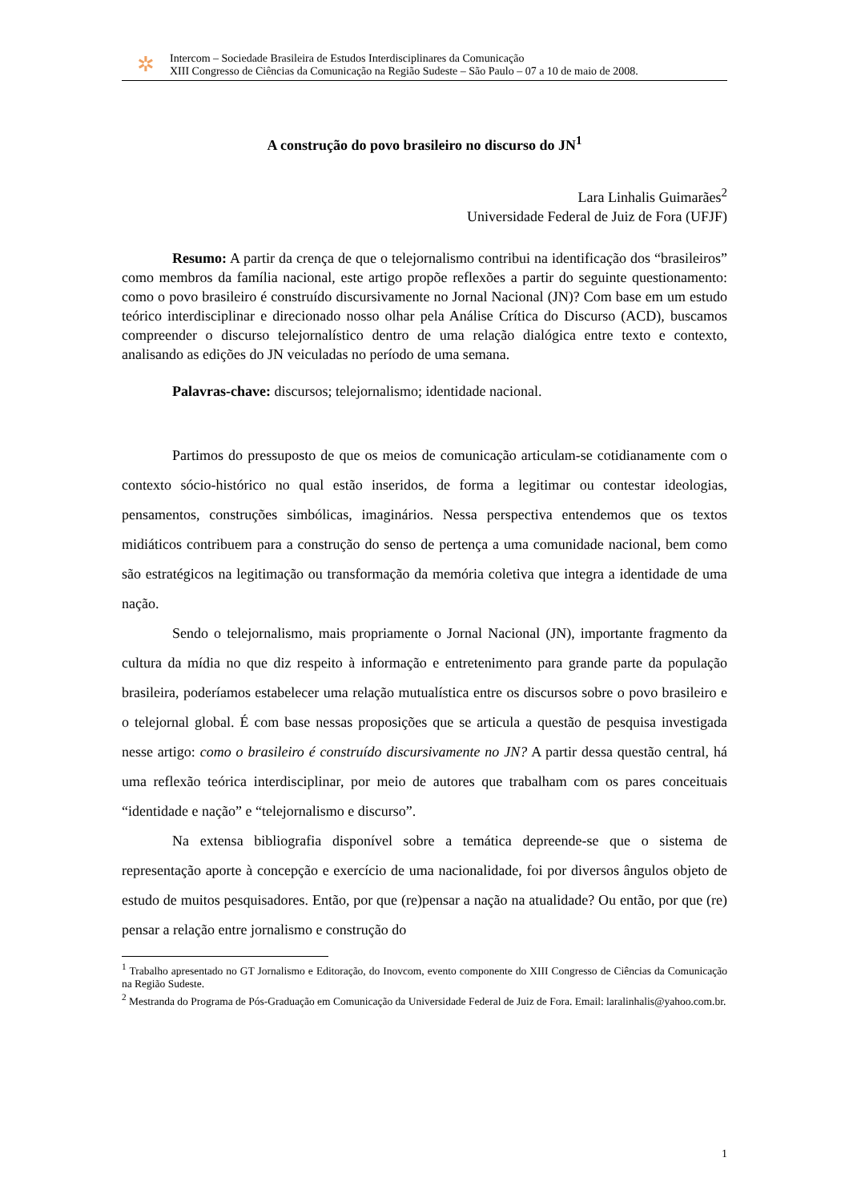✲
Intercom – Sociedade Brasileira de Estudos Interdisciplinares da Comunicação
XIII Congresso de Ciências da Comunicação na Região Sudeste – São Paulo – 07 a 10 de maio de 2008.
A construção do povo brasileiro no discurso do JN<sup>1</sup>
Lara Linhalis Guimarães<sup>2</sup>
Universidade Federal de Juiz de Fora (UFJF)
Resumo: A partir da crença de que o telejornalismo contribui na identificação dos “brasileiros” como membros da família nacional, este artigo propõe reflexões a partir do seguinte questionamento: como o povo brasileiro é construído discursivamente no Jornal Nacional (JN)? Com base em um estudo teórico interdisciplinar e direcionado nosso olhar pela Análise Crítica do Discurso (ACD), buscamos compreender o discurso telejornalístico dentro de uma relação dialógica entre texto e contexto, analisando as edições do JN veiculadas no período de uma semana.
Palavras-chave: discursos; telejornalismo; identidade nacional.
Partimos do pressuposto de que os meios de comunicação articulam-se cotidianamente com o contexto sócio-histórico no qual estão inseridos, de forma a legitimar ou contestar ideologias, pensamentos, construções simbólicas, imaginários. Nessa perspectiva entendemos que os textos midiáticos contribuem para a construção do senso de pertença a uma comunidade nacional, bem como são estratégicos na legitimação ou transformação da memória coletiva que integra a identidade de uma nação.
Sendo o telejornalismo, mais propriamente o Jornal Nacional (JN), importante fragmento da cultura da mídia no que diz respeito à informação e entretenimento para grande parte da população brasileira, poderíamos estabelecer uma relação mutualística entre os discursos sobre o povo brasileiro e o telejornal global. É com base nessas proposições que se articula a questão de pesquisa investigada nesse artigo: como o brasileiro é construído discursivamente no JN? A partir dessa questão central, há uma reflexão teórica interdisciplinar, por meio de autores que trabalham com os pares conceituais “identidade e nação” e “telejornalismo e discurso”.
Na extensa bibliografia disponível sobre a temática depreende-se que o sistema de representação aporte à concepção e exercício de uma nacionalidade, foi por diversos ângulos objeto de estudo de muitos pesquisadores. Então, por que (re)pensar a nação na atualidade? Ou então, por que (re) pensar a relação entre jornalismo e construção do
<sup>1</sup> Trabalho apresentado no GT Jornalismo e Editoração, do Inovcom, evento componente do XIII Congresso de Ciências da Comunicação na Região Sudeste.
<sup>2</sup> Mestranda do Programa de Pós-Graduação em Comunicação da Universidade Federal de Juiz de Fora. Email: laralinhalis@yahoo.com.br.
1